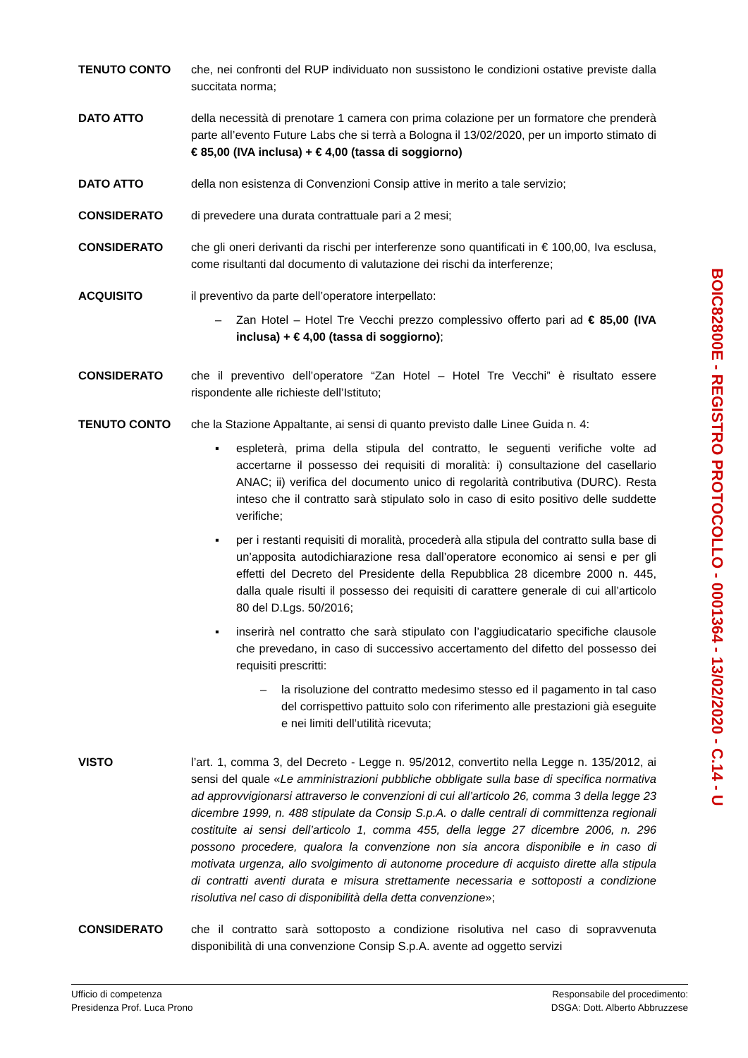TENUTO CONTO che, nei confronti del RUP individuato non sussistono le condizioni ostative previste dalla succitata norma;
DATO ATTO della necessità di prenotare 1 camera con prima colazione per un formatore che prenderà parte all’evento Future Labs che si terrà a Bologna il 13/02/2020, per un importo stimato di € 85,00 (IVA inclusa) + € 4,00 (tassa di soggiorno)
DATO ATTO della non esistenza di Convenzioni Consip attive in merito a tale servizio;
CONSIDERATO di prevedere una durata contrattuale pari a 2 mesi;
CONSIDERATO che gli oneri derivanti da rischi per interferenze sono quantificati in € 100,00, Iva esclusa, come risultanti dal documento di valutazione dei rischi da interferenze;
ACQUISITO il preventivo da parte dell’operatore interpellato:
– Zan Hotel – Hotel Tre Vecchi prezzo complessivo offerto pari ad € 85,00 (IVA inclusa) + € 4,00 (tassa di soggiorno);
CONSIDERATO che il preventivo dell’operatore “Zan Hotel – Hotel Tre Vecchi” è risultato essere rispondente alle richieste dell’Istituto;
TENUTO CONTO che la Stazione Appaltante, ai sensi di quanto previsto dalle Linee Guida n. 4:
▪ espleterà, prima della stipula del contratto, le seguenti verifiche volte ad accertarne il possesso dei requisiti di moralità: i) consultazione del casellario ANAC; ii) verifica del documento unico di regolarità contributiva (DURC). Resta inteso che il contratto sarà stipulato solo in caso di esito positivo delle suddette verifiche;
▪ per i restanti requisiti di moralità, procederà alla stipula del contratto sulla base di un’apposita autodichiarazione resa dall’operatore economico ai sensi e per gli effetti del Decreto del Presidente della Repubblica 28 dicembre 2000 n. 445, dalla quale risulti il possesso dei requisiti di carattere generale di cui all’articolo 80 del D.Lgs. 50/2016;
▪ inserirà nel contratto che sarà stipulato con l’aggiudicatario specifiche clausole che prevedano, in caso di successivo accertamento del difetto del possesso dei requisiti prescritti:
– la risoluzione del contratto medesimo stesso ed il pagamento in tal caso del corrispettivo pattuito solo con riferimento alle prestazioni già eseguite e nei limiti dell’utilità ricevuta;
VISTO l’art. 1, comma 3, del Decreto - Legge n. 95/2012, convertito nella Legge n. 135/2012, ai sensi del quale «Le amministrazioni pubbliche obbligate sulla base di specifica normativa ad approvvigionarsi attraverso le convenzioni di cui all’articolo 26, comma 3 della legge 23 dicembre 1999, n. 488 stipulate da Consip S.p.A. o dalle centrali di committenza regionali costituite ai sensi dell’articolo 1, comma 455, della legge 27 dicembre 2006, n. 296 possono procedere, qualora la convenzione non sia ancora disponibile e in caso di motivata urgenza, allo svolgimento di autonome procedure di acquisto dirette alla stipula di contratti aventi durata e misura strettamente necessaria e sottoposti a condizione risolutiva nel caso di disponibilità della detta convenzione»;
CONSIDERATO che il contratto sarà sottoposto a condizione risolutiva nel caso di sopravvenuta disponibilità di una convenzione Consip S.p.A. avente ad oggetto servizi
BOIC82800E - REGISTRO PROTOCOLLO - 0001364 - 13/02/2020 - C.14 - U
Ufficio di competenza
Presidenza Prof. Luca Prono
Responsabile del procedimento:
DSGA: Dott. Alberto Abbruzzese